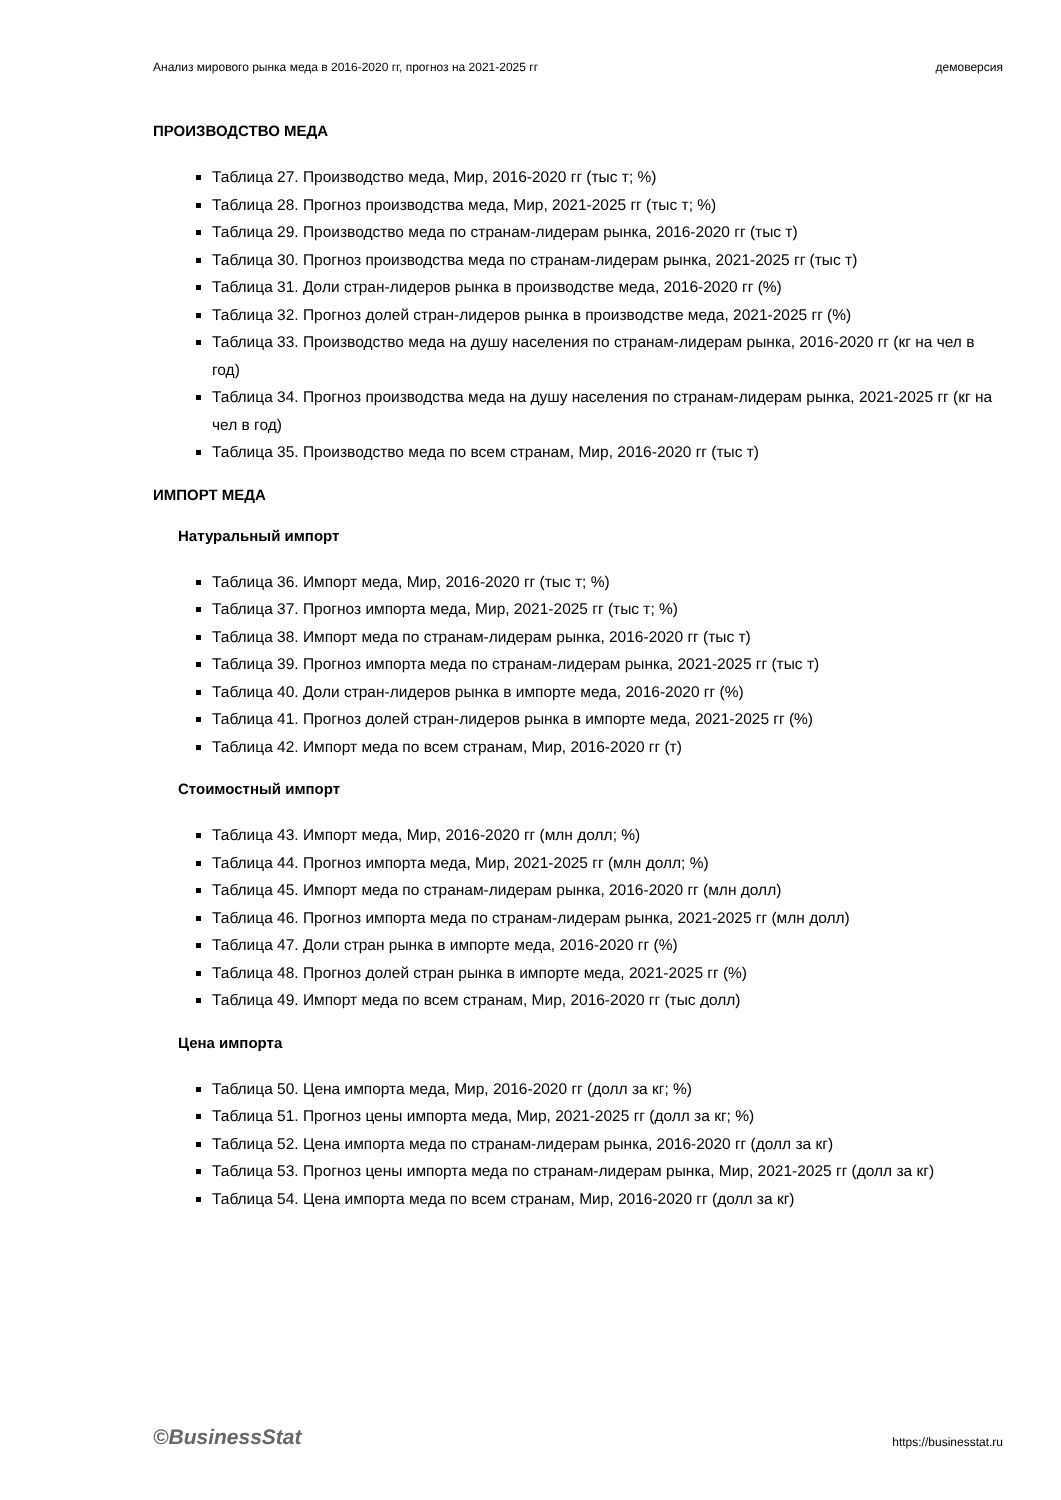Анализ мирового рынка меда в 2016-2020 гг, прогноз на 2021-2025 гг демоверсия
ПРОИЗВОДСТВО МЕДА
Таблица 27. Производство меда, Мир, 2016-2020 гг (тыс т; %)
Таблица 28. Прогноз производства меда, Мир, 2021-2025 гг (тыс т; %)
Таблица 29. Производство меда по странам-лидерам рынка, 2016-2020 гг (тыс т)
Таблица 30. Прогноз производства меда по странам-лидерам рынка, 2021-2025 гг (тыс т)
Таблица 31. Доли стран-лидеров рынка в производстве меда, 2016-2020 гг (%)
Таблица 32. Прогноз долей стран-лидеров рынка в производстве меда, 2021-2025 гг (%)
Таблица 33. Производство меда на душу населения по странам-лидерам рынка, 2016-2020 гг (кг на чел в год)
Таблица 34. Прогноз производства меда на душу населения по странам-лидерам рынка, 2021-2025 гг (кг на чел в год)
Таблица 35. Производство меда по всем странам, Мир, 2016-2020 гг (тыс т)
ИМПОРТ МЕДА
Натуральный импорт
Таблица 36. Импорт меда, Мир, 2016-2020 гг (тыс т; %)
Таблица 37. Прогноз импорта меда, Мир, 2021-2025 гг (тыс т; %)
Таблица 38. Импорт меда по странам-лидерам рынка, 2016-2020 гг (тыс т)
Таблица 39. Прогноз импорта меда по странам-лидерам рынка, 2021-2025 гг (тыс т)
Таблица 40. Доли стран-лидеров рынка в импорте меда, 2016-2020 гг (%)
Таблица 41. Прогноз долей стран-лидеров рынка в импорте меда, 2021-2025 гг (%)
Таблица 42. Импорт меда по всем странам, Мир, 2016-2020 гг (т)
Стоимостный импорт
Таблица 43. Импорт меда, Мир, 2016-2020 гг (млн долл; %)
Таблица 44. Прогноз импорта меда, Мир, 2021-2025 гг (млн долл; %)
Таблица 45. Импорт меда по странам-лидерам рынка, 2016-2020 гг (млн долл)
Таблица 46. Прогноз импорта меда по странам-лидерам рынка, 2021-2025 гг (млн долл)
Таблица 47. Доли стран рынка в импорте меда, 2016-2020 гг (%)
Таблица 48. Прогноз долей стран рынка в импорте меда, 2021-2025 гг (%)
Таблица 49. Импорт меда по всем странам, Мир, 2016-2020 гг (тыс долл)
Цена импорта
Таблица 50. Цена импорта меда, Мир, 2016-2020 гг (долл за кг; %)
Таблица 51. Прогноз цены импорта меда, Мир, 2021-2025 гг (долл за кг; %)
Таблица 52. Цена импорта меда по странам-лидерам рынка, 2016-2020 гг (долл за кг)
Таблица 53. Прогноз цены импорта меда по странам-лидерам рынка, Мир, 2021-2025 гг (долл за кг)
Таблица 54. Цена импорта меда по всем странам, Мир, 2016-2020 гг (долл за кг)
©BusinessStat https://businesstat.ru